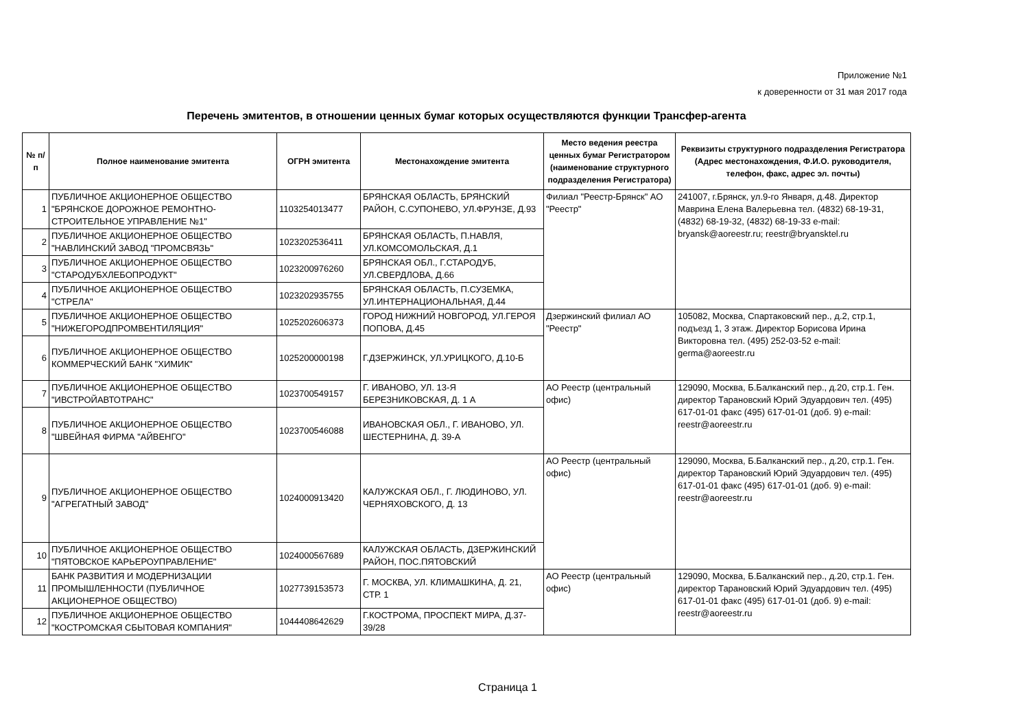Приложение №1
к доверенности от 31 мая 2017 года
Перечень эмитентов, в отношении ценных бумаг которых осуществляются функции Трансфер-агента
| № п/п | Полное наименование эмитента | ОГРН эмитента | Местонахождение эмитента | Место ведения реестра ценных бумаг Регистратором (наименование структурного подразделения Регистратора) | Реквизиты структурного подразделения Регистратора (Адрес местонахождения, Ф.И.О. руководителя, телефон, факс, адрес эл. почты) |
| --- | --- | --- | --- | --- | --- |
| 1 | ПУБЛИЧНОЕ АКЦИОНЕРНОЕ ОБЩЕСТВО "БРЯНСКОЕ ДОРОЖНОЕ РЕМОНТНО-СТРОИТЕЛЬНОЕ УПРАВЛЕНИЕ №1" | 1103254013477 | БРЯНСКАЯ ОБЛАСТЬ, БРЯНСКИЙ РАЙОН, С.СУПОНЕВО, УЛ.ФРУНЗЕ, Д.93 | Филиал "Реестр-Брянск" АО "Реестр" | 241007, г.Брянск, ул.9-го Января, д.48. Директор Маврина Елена Валерьевна тел. (4832) 68-19-31, (4832) 68-19-32, (4832) 68-19-33 e-mail: bryansk@aoreestr.ru; reestr@bryansktel.ru |
| 2 | ПУБЛИЧНОЕ АКЦИОНЕРНОЕ ОБЩЕСТВО "НАВЛИНСКИЙ ЗАВОД "ПРОМСВЯЗЬ" | 1023202536411 | БРЯНСКАЯ ОБЛАСТЬ, П.НАВЛЯ, УЛ.КОМСОМОЛЬСКАЯ, Д.1 | | |
| 3 | ПУБЛИЧНОЕ АКЦИОНЕРНОЕ ОБЩЕСТВО "СТАРОДУБХЛЕБОПРОДУКТ" | 1023200976260 | БРЯНСКАЯ ОБЛ., Г.СТАРОДУБ, УЛ.СВЕРДЛОВА, Д.66 | | |
| 4 | ПУБЛИЧНОЕ АКЦИОНЕРНОЕ ОБЩЕСТВО "СТРЕЛА" | 1023202935755 | БРЯНСКАЯ ОБЛАСТЬ, П.СУЗЕМКА, УЛ.ИНТЕРНАЦИОНАЛЬНАЯ, Д.44 | | |
| 5 | ПУБЛИЧНОЕ АКЦИОНЕРНОЕ ОБЩЕСТВО "НИЖЕГОРОДПРОМВЕНТИЛЯЦИЯ" | 1025202606373 | ГОРОД НИЖНИЙ НОВГОРОД, УЛ.ГЕРОЯ ПОПОВА, Д.45 | Дзержинский филиал АО "Реестр" | 105082, Москва, Спартаковский пер., д.2, стр.1, подъезд 1, 3 этаж. Директор Борисова Ирина Викторовна тел. (495) 252-03-52 e-mail: germa@aoreestr.ru |
| 6 | ПУБЛИЧНОЕ АКЦИОНЕРНОЕ ОБЩЕСТВО КОММЕРЧЕСКИЙ БАНК "ХИМИК" | 1025200000198 | Г.ДЗЕРЖИНСК, УЛ.УРИЦКОГО, Д.10-Б | | |
| 7 | ПУБЛИЧНОЕ АКЦИОНЕРНОЕ ОБЩЕСТВО "ИВСТРОЙАВТОТРАНС" | 1023700549157 | Г. ИВАНОВО, УЛ. 13-Я БЕРЕЗНИКОВСКАЯ, Д. 1 А | АО Реестр (центральный офис) | 129090, Москва, Б.Балканский пер., д.20, стр.1. Ген. директор Тарановский Юрий Эдуардович тел. (495) 617-01-01 факс (495) 617-01-01 (доб. 9) e-mail: reestr@aoreestr.ru |
| 8 | ПУБЛИЧНОЕ АКЦИОНЕРНОЕ ОБЩЕСТВО "ШВЕЙНАЯ ФИРМА "АЙВЕНГО" | 1023700546088 | ИВАНОВСКАЯ ОБЛ., Г. ИВАНОВО, УЛ. ШЕСТЕРНИНА, Д. 39-А | | |
| 9 | ПУБЛИЧНОЕ АКЦИОНЕРНОЕ ОБЩЕСТВО "АГРЕГАТНЫЙ ЗАВОД" | 1024000913420 | КАЛУЖСКАЯ ОБЛ., Г. ЛЮДИНОВО, УЛ. ЧЕРНЯХОВСКОГО, Д. 13 | АО Реестр (центральный офис) | 129090, Москва, Б.Балканский пер., д.20, стр.1. Ген. директор Тарановский Юрий Эдуардович тел. (495) 617-01-01 факс (495) 617-01-01 (доб. 9) e-mail: reestr@aoreestr.ru |
| 10 | ПУБЛИЧНОЕ АКЦИОНЕРНОЕ ОБЩЕСТВО "ПЯТОВСКОЕ КАРЬЕРОУПРАВЛЕНИЕ" | 1024000567689 | КАЛУЖСКАЯ ОБЛАСТЬ, ДЗЕРЖИНСКИЙ РАЙОН, ПОС.ПЯТОВСКИЙ | | |
| 11 | БАНК РАЗВИТИЯ И МОДЕРНИЗАЦИИ ПРОМЫШЛЕННОСТИ (ПУБЛИЧНОЕ АКЦИОНЕРНОЕ ОБЩЕСТВО) | 1027739153573 | Г. МОСКВА, УЛ. КЛИМАШКИНА, Д. 21, СТР. 1 | АО Реестр (центральный офис) | 129090, Москва, Б.Балканский пер., д.20, стр.1. Ген. директор Тарановский Юрий Эдуардович тел. (495) 617-01-01 факс (495) 617-01-01 (доб. 9) e-mail: reestr@aoreestr.ru |
| 12 | ПУБЛИЧНОЕ АКЦИОНЕРНОЕ ОБЩЕСТВО "КОСТРОМСКАЯ СБЫТОВАЯ КОМПАНИЯ" | 1044408642629 | Г.КОСТРОМА, ПРОСПЕКТ МИРА, Д.37-39/28 | | |
Страница 1